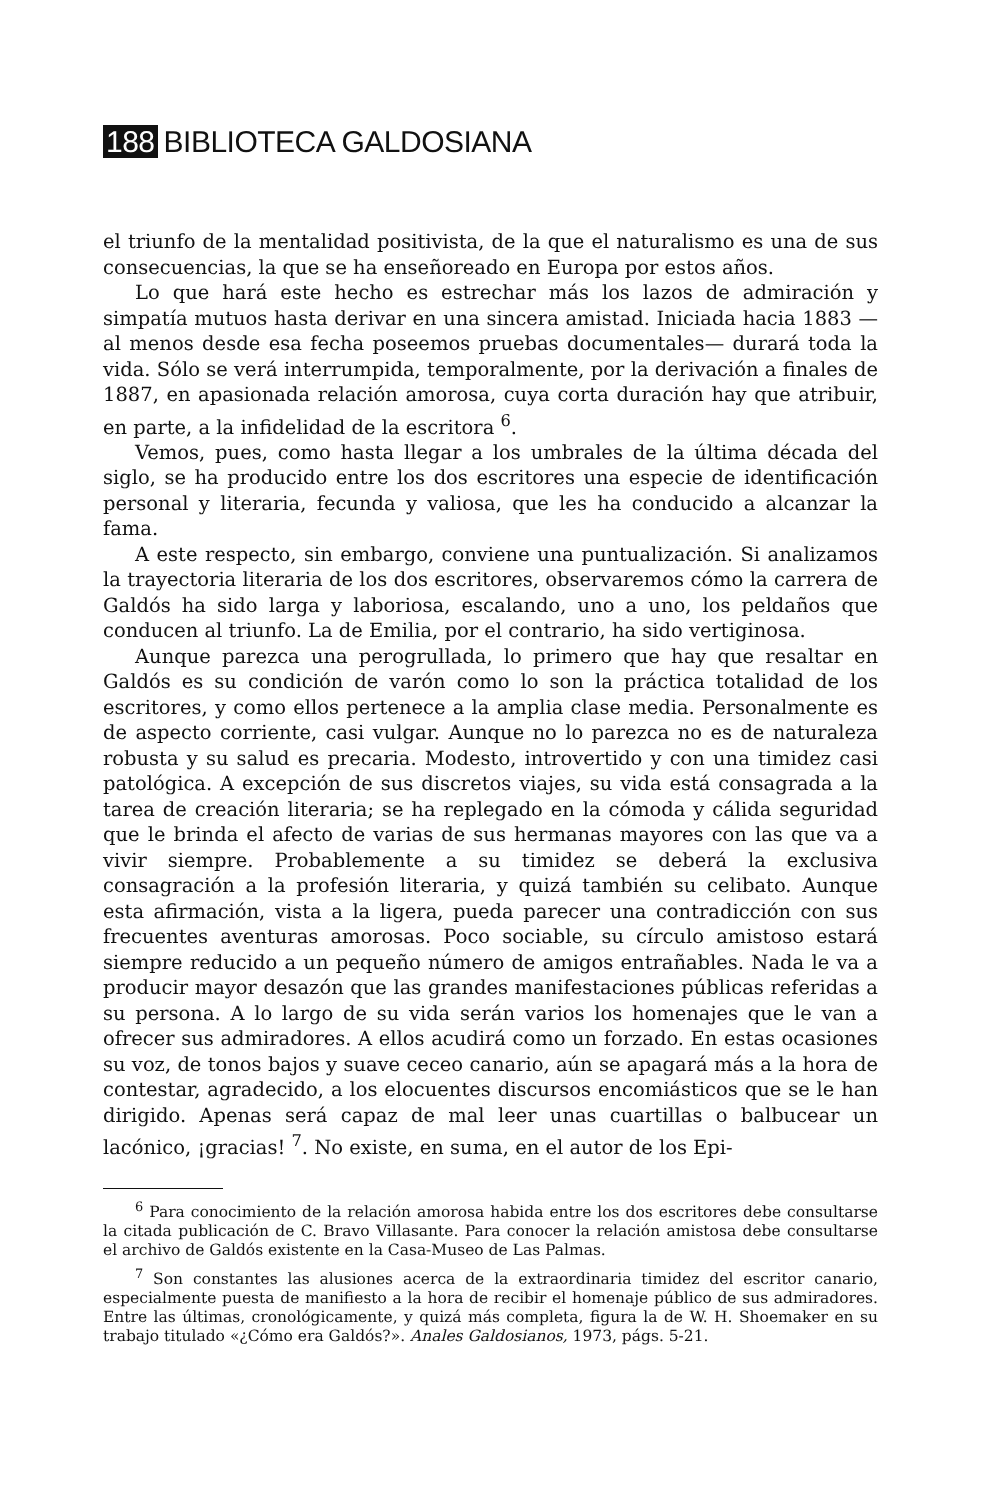188 BIBLIOTECA GALDOSIANA
el triunfo de la mentalidad positivista, de la que el naturalismo es una de sus consecuencias, la que se ha enseñoreado en Europa por estos años.
Lo que hará este hecho es estrechar más los lazos de admiración y simpatía mutuos hasta derivar en una sincera amistad. Iniciada hacia 1883 —al menos desde esa fecha poseemos pruebas documentales— durará toda la vida. Sólo se verá interrumpida, temporalmente, por la derivación a finales de 1887, en apasionada relación amorosa, cuya corta duración hay que atribuir, en parte, a la infidelidad de la escritora <sup>6</sup>.
Vemos, pues, como hasta llegar a los umbrales de la última década del siglo, se ha producido entre los dos escritores una especie de identificación personal y literaria, fecunda y valiosa, que les ha conducido a alcanzar la fama.
A este respecto, sin embargo, conviene una puntualización. Si analizamos la trayectoria literaria de los dos escritores, observaremos cómo la carrera de Galdós ha sido larga y laboriosa, escalando, uno a uno, los peldaños que conducen al triunfo. La de Emilia, por el contrario, ha sido vertiginosa.
Aunque parezca una perogrullada, lo primero que hay que resaltar en Galdós es su condición de varón como lo son la práctica totalidad de los escritores, y como ellos pertenece a la amplia clase media. Personalmente es de aspecto corriente, casi vulgar. Aunque no lo parezca no es de naturaleza robusta y su salud es precaria. Modesto, introvertido y con una timidez casi patológica. A excepción de sus discretos viajes, su vida está consagrada a la tarea de creación literaria; se ha replegado en la cómoda y cálida seguridad que le brinda el afecto de varias de sus hermanas mayores con las que va a vivir siempre. Probablemente a su timidez se deberá la exclusiva consagración a la profesión literaria, y quizá también su celibato. Aunque esta afirmación, vista a la ligera, pueda parecer una contradicción con sus frecuentes aventuras amorosas. Poco sociable, su círculo amistoso estará siempre reducido a un pequeño número de amigos entrañables. Nada le va a producir mayor desazón que las grandes manifestaciones públicas referidas a su persona. A lo largo de su vida serán varios los homenajes que le van a ofrecer sus admiradores. A ellos acudirá como un forzado. En estas ocasiones su voz, de tonos bajos y suave ceceo canario, aún se apagará más a la hora de contestar, agradecido, a los elocuentes discursos encomiásticos que se le han dirigido. Apenas será capaz de mal leer unas cuartillas o balbucear un lacónico, ¡gracias! <sup>7</sup>. No existe, en suma, en el autor de los Epi-
<sup>6</sup> Para conocimiento de la relación amorosa habida entre los dos escritores debe consultarse la citada publicación de C. Bravo Villasante. Para conocer la relación amistosa debe consultarse el archivo de Galdós existente en la Casa-Museo de Las Palmas.
<sup>7</sup> Son constantes las alusiones acerca de la extraordinaria timidez del escritor canario, especialmente puesta de manifiesto a la hora de recibir el homenaje público de sus admiradores. Entre las últimas, cronológicamente, y quizá más completa, figura la de W. H. Shoemaker en su trabajo titulado «¿Cómo era Galdós?». Anales Galdosianos, 1973, págs. 5-21.